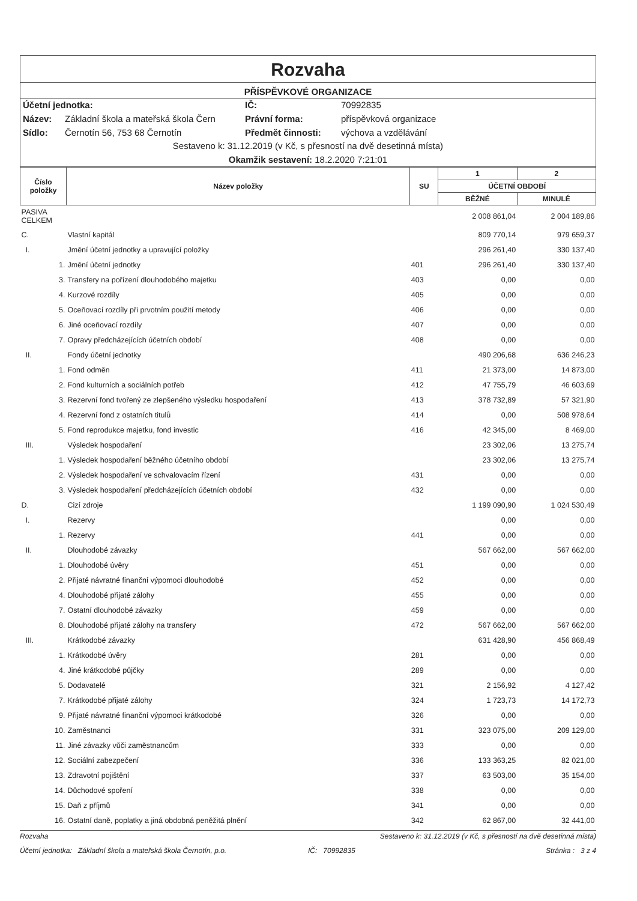Rozvaha
PŘÍSPĚVKOVÉ ORGANIZACE
Účetní jednotka:
IČ:
70992835
Název:
Základní škola a mateřská škola Čern
Právní forma:
příspěvková organizace
Sídlo:
Černotín 56, 753 68 Černotín
Předmět činnosti:
výchova a vzdělávání
Sestaveno k: 31.12.2019 (v Kč, s přesností na dvě desetinná místa)
Okamžik sestavení: 18.2.2020 7:21:01
| Číslo položky | Název položky | SU | 1 | 2 |
| --- | --- | --- | --- | --- |
| | | | ÚČETNÍ OBDOBÍ | |
| | | | BĚŽNÉ | MINULÉ |
| PASIVA CELKEM | | | 2 008 861,04 | 2 004 189,86 |
| C. | Vlastní kapitál | | 809 770,14 | 979 659,37 |
| I. | Jmění účetní jednotky a upravující položky | | 296 261,40 | 330 137,40 |
| 1. | Jmění účetní jednotky | 401 | 296 261,40 | 330 137,40 |
| 3. | Transfery na pořízení dlouhodobého majetku | 403 | 0,00 | 0,00 |
| 4. | Kurzové rozdíly | 405 | 0,00 | 0,00 |
| 5. | Oceňovací rozdíly při prvotním použití metody | 406 | 0,00 | 0,00 |
| 6. | Jiné oceňovací rozdíly | 407 | 0,00 | 0,00 |
| 7. | Opravy předcházejících účetních období | 408 | 0,00 | 0,00 |
| II. | Fondy účetní jednotky | | 490 206,68 | 636 246,23 |
| 1. | Fond odměn | 411 | 21 373,00 | 14 873,00 |
| 2. | Fond kulturních a sociálních potřeb | 412 | 47 755,79 | 46 603,69 |
| 3. | Rezervní fond tvořený ze zlepšeného výsledku hospodaření | 413 | 378 732,89 | 57 321,90 |
| 4. | Rezervní fond z ostatních titulů | 414 | 0,00 | 508 978,64 |
| 5. | Fond reprodukce majetku, fond investic | 416 | 42 345,00 | 8 469,00 |
| III. | Výsledek hospodaření | | 23 302,06 | 13 275,74 |
| 1. | Výsledek hospodaření běžného účetního období | | 23 302,06 | 13 275,74 |
| 2. | Výsledek hospodaření ve schvalovacím řízení | 431 | 0,00 | 0,00 |
| 3. | Výsledek hospodaření předcházejících účetních období | 432 | 0,00 | 0,00 |
| D. | Cizí zdroje | | 1 199 090,90 | 1 024 530,49 |
| I. | Rezervy | | 0,00 | 0,00 |
| 1. | Rezervy | 441 | 0,00 | 0,00 |
| II. | Dlouhodobé závazky | | 567 662,00 | 567 662,00 |
| 1. | Dlouhodobé úvěry | 451 | 0,00 | 0,00 |
| 2. | Přijaté návratné finanční výpomoci dlouhodobé | 452 | 0,00 | 0,00 |
| 4. | Dlouhodobé přijaté zálohy | 455 | 0,00 | 0,00 |
| 7. | Ostatní dlouhodobé závazky | 459 | 0,00 | 0,00 |
| 8. | Dlouhodobé přijaté zálohy na transfery | 472 | 567 662,00 | 567 662,00 |
| III. | Krátkodobé závazky | | 631 428,90 | 456 868,49 |
| 1. | Krátkodobé úvěry | 281 | 0,00 | 0,00 |
| 4. | Jiné krátkodobé půjčky | 289 | 0,00 | 0,00 |
| 5. | Dodavatelé | 321 | 2 156,92 | 4 127,42 |
| 7. | Krátkodobé přijaté zálohy | 324 | 1 723,73 | 14 172,73 |
| 9. | Přijaté návratné finanční výpomoci krátkodobé | 326 | 0,00 | 0,00 |
| 10. | Zaměstnanci | 331 | 323 075,00 | 209 129,00 |
| 11. | Jiné závazky vůči zaměstnancům | 333 | 0,00 | 0,00 |
| 12. | Sociální zabezpečení | 336 | 133 363,25 | 82 021,00 |
| 13. | Zdravotní pojištění | 337 | 63 503,00 | 35 154,00 |
| 14. | Důchodové spoření | 338 | 0,00 | 0,00 |
| 15. | Daň z příjmů | 341 | 0,00 | 0,00 |
| 16. | Ostatní daně, poplatky a jiná obdobná peněžitá plnění | 342 | 62 867,00 | 32 441,00 |
Rozvaha
Sestaveno k: 31.12.2019 (v Kč, s přesností na dvě desetinná místa)
Účetní jednotka: Základní škola a mateřská škola Černotín, p.o.
IČ: 70992835 Stránka : 3 z 4